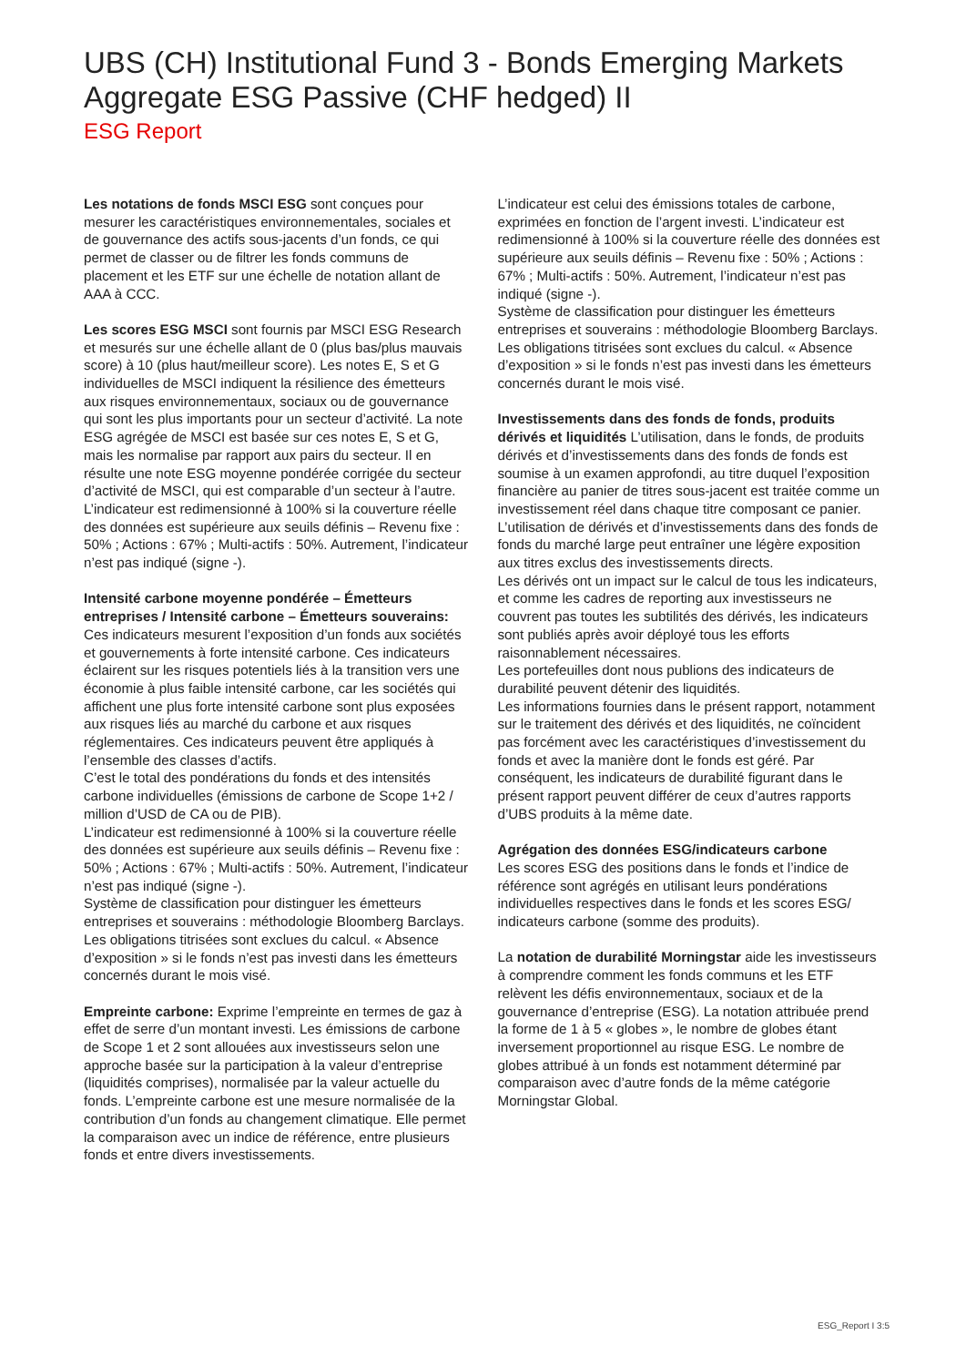UBS (CH) Institutional Fund 3 - Bonds Emerging Markets Aggregate ESG Passive (CHF hedged) II
ESG Report
Les notations de fonds MSCI ESG sont conçues pour mesurer les caractéristiques environnementales, sociales et de gouvernance des actifs sous-jacents d’un fonds, ce qui permet de classer ou de filtrer les fonds communs de placement et les ETF sur une échelle de notation allant de AAA à CCC.
Les scores ESG MSCI sont fournis par MSCI ESG Research et mesurés sur une échelle allant de 0 (plus bas/plus mauvais score) à 10 (plus haut/meilleur score). Les notes E, S et G individuelles de MSCI indiquent la résilience des émetteurs aux risques environnementaux, sociaux ou de gouvernance qui sont les plus importants pour un secteur d’activité. La note ESG agrégée de MSCI est basée sur ces notes E, S et G, mais les normalise par rapport aux pairs du secteur. Il en résulte une note ESG moyenne pondérée corrigée du secteur d’activité de MSCI, qui est comparable d’un secteur à l’autre. L’indicateur est redimensionné à 100% si la couverture réelle des données est supérieure aux seuils définis – Revenu fixe : 50% ; Actions : 67% ; Multi-actifs : 50%. Autrement, l’indicateur n’est pas indiqué (signe -).
Intensité carbone moyenne pondérée – Émetteurs entreprises / Intensité carbone – Émetteurs souverains: Ces indicateurs mesurent l’exposition d’un fonds aux sociétés et gouvernements à forte intensité carbone. Ces indicateurs éclairent sur les risques potentiels liés à la transition vers une économie à plus faible intensité carbone, car les sociétés qui affichent une plus forte intensité carbone sont plus exposées aux risques liés au marché du carbone et aux risques réglementaires. Ces indicateurs peuvent être appliqués à l’ensemble des classes d’actifs.
C’est le total des pondérations du fonds et des intensités carbone individuelles (émissions de carbone de Scope 1+2 / million d’USD de CA ou de PIB).
L’indicateur est redimensionné à 100% si la couverture réelle des données est supérieure aux seuils définis – Revenu fixe : 50% ; Actions : 67% ; Multi-actifs : 50%. Autrement, l’indicateur n’est pas indiqué (signe -).
Système de classification pour distinguer les émetteurs entreprises et souverains : méthodologie Bloomberg Barclays. Les obligations titrisées sont exclues du calcul. « Absence d’exposition » si le fonds n’est pas investi dans les émetteurs concernés durant le mois visé.
Empreinte carbone: Exprime l’empreinte en termes de gaz à effet de serre d’un montant investi. Les émissions de carbone de Scope 1 et 2 sont allouées aux investisseurs selon une approche basée sur la participation à la valeur d’entreprise (liquidités comprises), normalisée par la valeur actuelle du fonds. L’empreinte carbone est une mesure normalisée de la contribution d’un fonds au changement climatique. Elle permet la comparaison avec un indice de référence, entre plusieurs fonds et entre divers investissements.
L’indicateur est celui des émissions totales de carbone, exprimées en fonction de l’argent investi. L’indicateur est redimensionné à 100% si la couverture réelle des données est supérieure aux seuils définis – Revenu fixe : 50% ; Actions : 67% ; Multi-actifs : 50%. Autrement, l’indicateur n’est pas indiqué (signe -).
Système de classification pour distinguer les émetteurs entreprises et souverains : méthodologie Bloomberg Barclays. Les obligations titrisées sont exclues du calcul. « Absence d’exposition » si le fonds n’est pas investi dans les émetteurs concernés durant le mois visé.
Investissements dans des fonds de fonds, produits dérivés et liquidités L’utilisation, dans le fonds, de produits dérivés et d’investissements dans des fonds de fonds est soumise à un examen approfondi, au titre duquel l’exposition financière au panier de titres sous-jacent est traitée comme un investissement réel dans chaque titre composant ce panier. L’utilisation de dérivés et d’investissements dans des fonds de fonds du marché large peut entraîner une légère exposition aux titres exclus des investissements directs.
Les dérivés ont un impact sur le calcul de tous les indicateurs, et comme les cadres de reporting aux investisseurs ne couvrent pas toutes les subtilités des dérivés, les indicateurs sont publiés après avoir déployé tous les efforts raisonnablement nécessaires.
Les portefeuilles dont nous publions des indicateurs de durabilité peuvent détenir des liquidités.
Les informations fournies dans le présent rapport, notamment sur le traitement des dérivés et des liquidités, ne coïncident pas forcément avec les caractéristiques d’investissement du fonds et avec la manière dont le fonds est géré. Par conséquent, les indicateurs de durabilité figurant dans le présent rapport peuvent différer de ceux d’autres rapports d’UBS produits à la même date.
Agrégation des données ESG/indicateurs carbone
Les scores ESG des positions dans le fonds et l’indice de référence sont agrégés en utilisant leurs pondérations individuelles respectives dans le fonds et les scores ESG/ indicateurs carbone (somme des produits).
La notation de durabilité Morningstar aide les investisseurs à comprendre comment les fonds communs et les ETF relèvent les défis environnementaux, sociaux et de la gouvernance d’entreprise (ESG). La notation attribuée prend la forme de 1 à 5 « globes », le nombre de globes étant inversement proportionnel au risque ESG. Le nombre de globes attribué à un fonds est notamment déterminé par comparaison avec d’autre fonds de la même catégorie Morningstar Global.
ESG_Report I 3:5